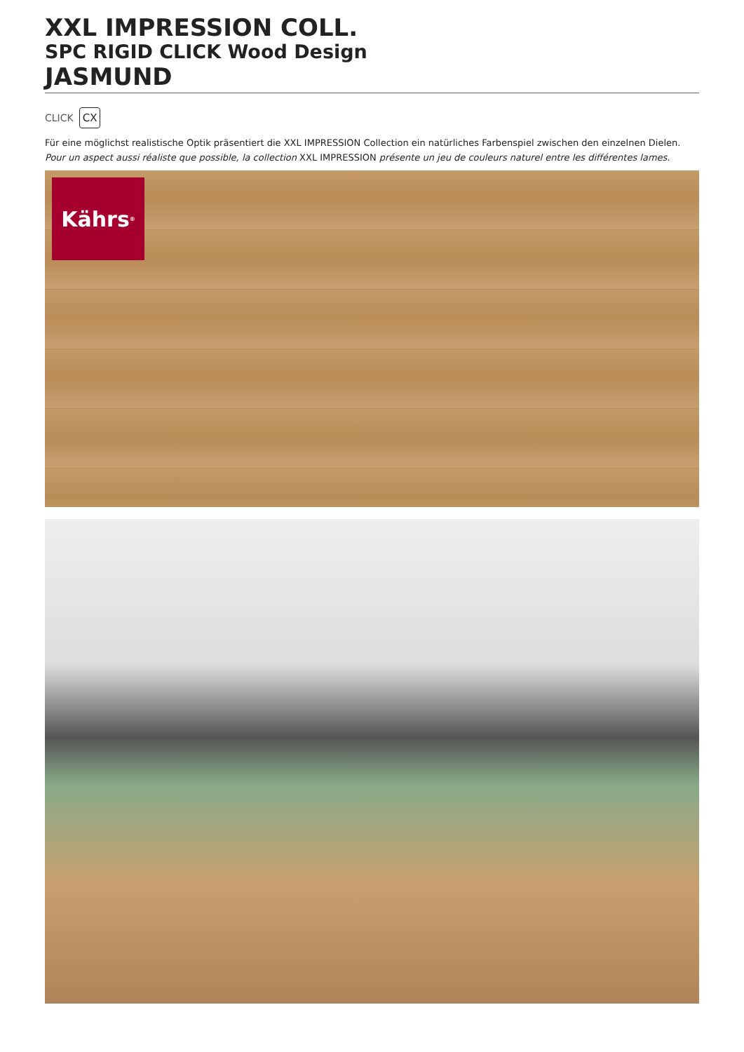XXL IMPRESSION COLL.
SPC RIGID CLICK Wood Design
JASMUND
CLICK CX
Für eine möglichst realistische Optik präsentiert die XXL IMPRESSION Collection ein natürliches Farbenspiel zwischen den einzelnen Dielen.
Pour un aspect aussi réaliste que possible, la collection XXL IMPRESSION présente un jeu de couleurs naturel entre les différentes lames.
Kährs<sup>®</sup>